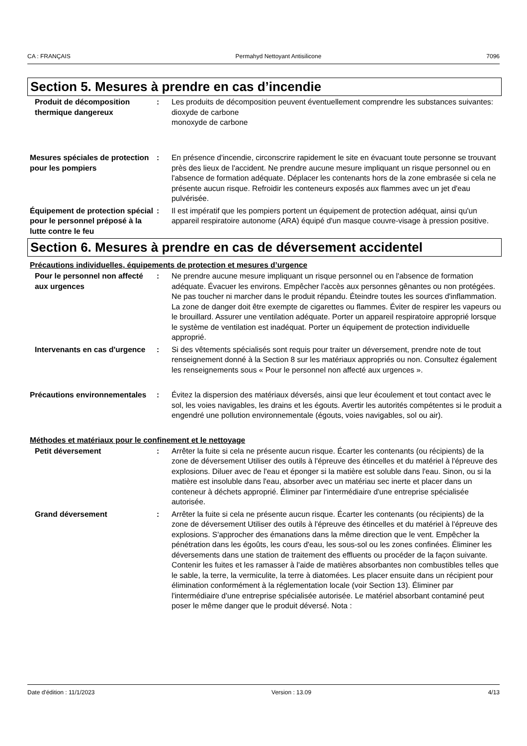CA : FRANÇAIS Permahyd Nettoyant Antisilicone 7096
Section 5. Mesures à prendre en cas d’incendie
Produit de décomposition thermique dangereux
: Les produits de décomposition peuvent éventuellement comprendre les substances suivantes:
dioxyde de carbone
monoxyde de carbone
Mesures spéciales de protection pour les pompiers
: En présence d'incendie, circonscrire rapidement le site en évacuant toute personne se trouvant près des lieux de l'accident. Ne prendre aucune mesure impliquant un risque personnel ou en l'absence de formation adéquate. Déplacer les contenants hors de la zone embrasée si cela ne présente aucun risque. Refroidir les conteneurs exposés aux flammes avec un jet d'eau pulvérisée.
Équipement de protection spécial pour le personnel préposé à la lutte contre le feu
: Il est impératif que les pompiers portent un équipement de protection adéquat, ainsi qu'un appareil respiratoire autonome (ARA) équipé d'un masque couvre-visage à pression positive.
Section 6. Mesures à prendre en cas de déversement accidentel
Précautions individuelles, équipements de protection et mesures d’urgence
Pour le personnel non affecté aux urgences
: Ne prendre aucune mesure impliquant un risque personnel ou en l'absence de formation adéquate. Évacuer les environs. Empêcher l'accès aux personnes gênantes ou non protégées. Ne pas toucher ni marcher dans le produit répandu. Éteindre toutes les sources d'inflammation. La zone de danger doit être exempte de cigarettes ou flammes. Éviter de respirer les vapeurs ou le brouillard. Assurer une ventilation adéquate. Porter un appareil respiratoire approprié lorsque le système de ventilation est inadéquat. Porter un équipement de protection individuelle approprié.
Intervenants en cas d'urgence
: Si des vêtements spécialisés sont requis pour traiter un déversement, prendre note de tout renseignement donné à la Section 8 sur les matériaux appropriés ou non. Consultez également les renseignements sous « Pour le personnel non affecté aux urgences ».
Précautions environnementales
: Évitez la dispersion des matériaux déversés, ainsi que leur écoulement et tout contact avec le sol, les voies navigables, les drains et les égouts. Avertir les autorités compétentes si le produit a engendré une pollution environnementale (égouts, voies navigables, sol ou air).
Méthodes et matériaux pour le confinement et le nettoyage
Petit déversement : Arrêter la fuite si cela ne présente aucun risque. Écarter les contenants (ou récipients) de la zone de déversement Utiliser des outils à l'épreuve des étincelles et du matériel à l'épreuve des explosions. Diluer avec de l'eau et éponger si la matière est soluble dans l'eau. Sinon, ou si la matière est insoluble dans l'eau, absorber avec un matériau sec inerte et placer dans un conteneur à déchets approprié. Éliminer par l'intermédiaire d'une entreprise spécialisée autorisée.
Grand déversement : Arrêter la fuite si cela ne présente aucun risque. Écarter les contenants (ou récipients) de la zone de déversement Utiliser des outils à l'épreuve des étincelles et du matériel à l'épreuve des explosions. S'approcher des émanations dans la même direction que le vent. Empêcher la pénétration dans les égoûts, les cours d'eau, les sous-sol ou les zones confinées. Éliminer les déversements dans une station de traitement des effluents ou procéder de la façon suivante. Contenir les fuites et les ramasser à l'aide de matières absorbantes non combustibles telles que le sable, la terre, la vermiculite, la terre à diatomées. Les placer ensuite dans un récipient pour élimination conformément à la réglementation locale (voir Section 13). Éliminer par l'intermédiaire d'une entreprise spécialisée autorisée. Le matériel absorbant contaminé peut poser le même danger que le produit déversé. Nota :
Date d'édition : 11/1/2023 Version : 13.09 4/13